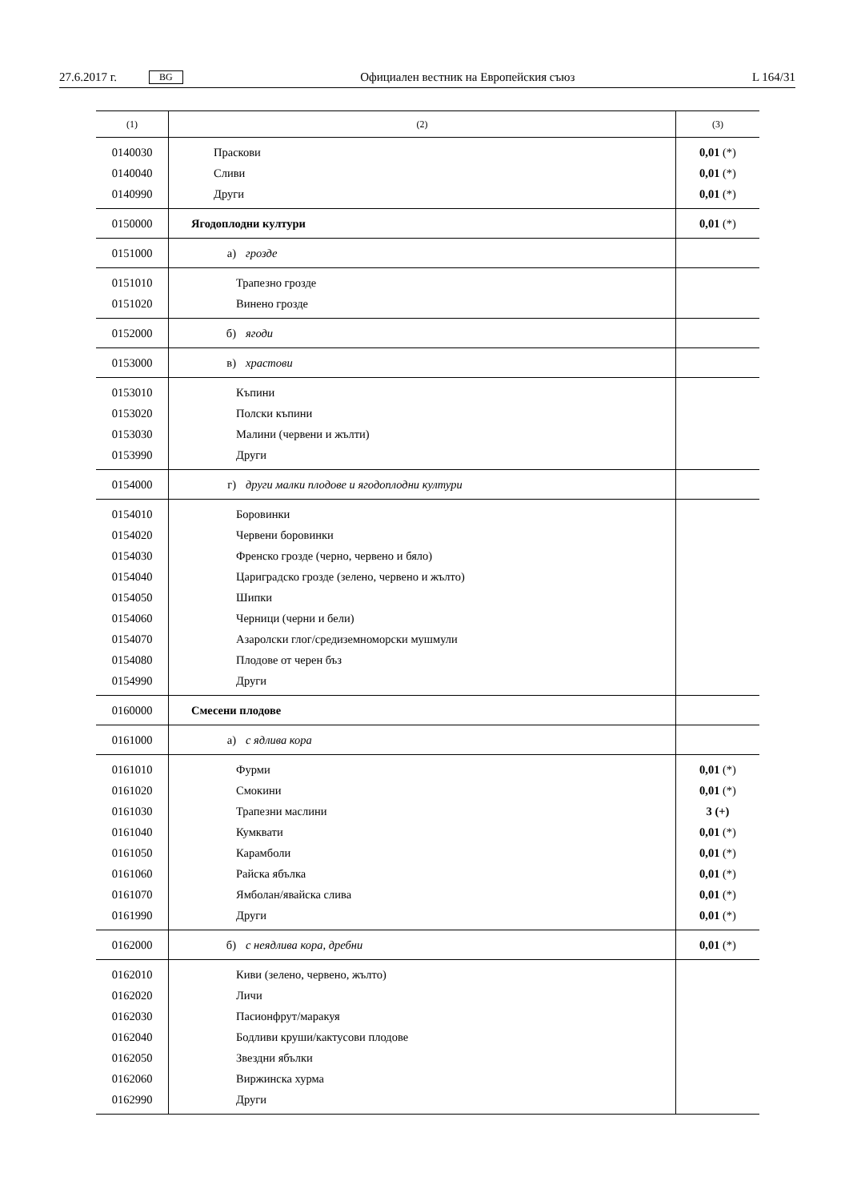27.6.2017 г. BG Официален вестник на Европейския съюз L 164/31
| (1) | (2) | (3) |
| --- | --- | --- |
| 0140030 | Праскови | 0,01 (*) |
| 0140040 | Сливи | 0,01 (*) |
| 0140990 | Други | 0,01 (*) |
| 0150000 | Ягодоплодни култури | 0,01 (*) |
| 0151000 | а) грозде | |
| 0151010 | Трапезно грозде | |
| 0151020 | Винено грозде | |
| 0152000 | б) ягоди | |
| 0153000 | в) храстови | |
| 0153010 | Къпини | |
| 0153020 | Полски къпини | |
| 0153030 | Малини (червени и жълти) | |
| 0153990 | Други | |
| 0154000 | г) други малки плодове и ягодоплодни култури | |
| 0154010 | Боровинки | |
| 0154020 | Червени боровинки | |
| 0154030 | Френско грозде (черно, червено и бяло) | |
| 0154040 | Цариградско грозде (зелено, червено и жълто) | |
| 0154050 | Шипки | |
| 0154060 | Черници (черни и бели) | |
| 0154070 | Азаролски глог/средиземноморски мушмули | |
| 0154080 | Плодове от черен бъз | |
| 0154990 | Други | |
| 0160000 | Смесени плодове | |
| 0161000 | а) с ядлива кора | |
| 0161010 | Фурми | 0,01 (*) |
| 0161020 | Смокини | 0,01 (*) |
| 0161030 | Трапезни маслини | 3 (+) |
| 0161040 | Кумквати | 0,01 (*) |
| 0161050 | Карамболи | 0,01 (*) |
| 0161060 | Райска ябълка | 0,01 (*) |
| 0161070 | Ямболан/явайска слива | 0,01 (*) |
| 0161990 | Други | 0,01 (*) |
| 0162000 | б) с неядлива кора, дребни | 0,01 (*) |
| 0162010 | Киви (зелено, червено, жълто) | |
| 0162020 | Личи | |
| 0162030 | Пасионфрут/маракуя | |
| 0162040 | Бодливи круши/кактусови плодове | |
| 0162050 | Звездни ябълки | |
| 0162060 | Виржинска хурма | |
| 0162990 | Други | |